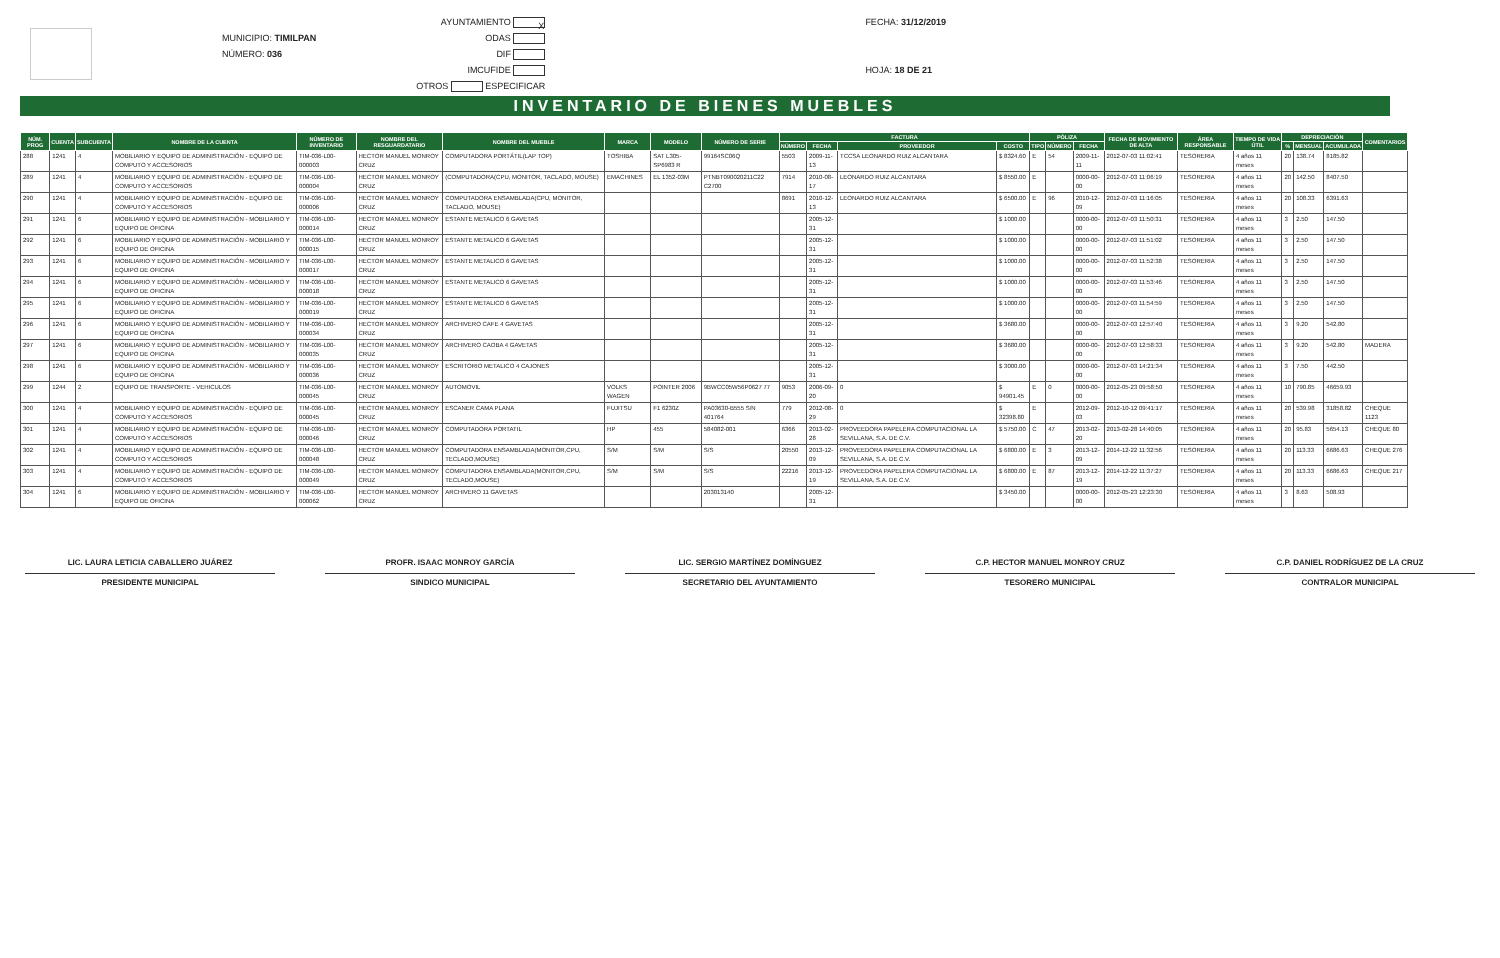MUNICIPIO: TIMILPAN
NÚMERO: 036
AYUNTAMIENTO X
ODAS
DIF
IMCUFIDE
OTROS ESPECIFICAR
FECHA: 31/12/2019
HOJA: 18 DE 21
INVENTARIO DE BIENES MUEBLES
| NÚM. PROG | CUENTA | SUBCUENTA | NOMBRE DE LA CUENTA | NÚMERO DE INVENTARIO | NOMBRE DEL RESGUARDATARIO | NOMBRE DEL MUEBLE | MARCA | MODELO | NÚMERO DE SERIE | FACTURA | | | | PÓLIZA | | | FECHA DE MOVIMIENTO DE ALTA | ÁREA RESPONSABLE | TIEMPO DE VIDA ÚTIL | DEPRECIACIÓN | | | COMENTARIOS |
| --- | --- | --- | --- | --- | --- | --- | --- | --- | --- | --- | --- | --- | --- | --- | --- | --- | --- | --- | --- | --- | --- | --- | --- |
| | | | | | | | | | | NÚMERO | FECHA | PROVEEDOR | COSTO | TIPO | NÚMERO | FECHA | | | | % | MENSUAL | ACUMULADA | |
| 288 | 1241 | 4 | MOBILIARIO Y EQUIPO DE ADMINISTRACIÓN - EQUIPO DE COMPUTO Y ACCESORIOS | TIM-036-L00-000003 | HECTOR MANUEL MONROY CRUZ | COMPUTADORA PORTÁTIL(LAP TOP) | TOSHIBA | SAT L305-SP6983 R | 99164SC06Q | 5503 | 2009-11-13 | TCCSA LEONARDO RUIZ ALCANTARA | $ 8324.60 | E | 54 | 2009-11-11 | 2012-07-03 11:02:41 | TESORERIA | 4 años 11 meses | 20 | 138.74 | 8185.82 | |
| 289 | 1241 | 4 | MOBILIARIO Y EQUIPO DE ADMINISTRACIÓN - EQUIPO DE COMPUTO Y ACCESORIOS | TIM-036-L00-000004 | HECTOR MANUEL MONROY CRUZ | (COMPUTADORA(CPU, MONITOR, TACLADO, MOUSE) | EMACHINES | EL 1352-03M | PTNBT090020211C22 C2700 | 7914 | 2010-08-17 | LEONARDO RUIZ ALCANTARA | $ 8550.00 | E | | 0000-00-00 | 2012-07-03 11:06:19 | TESORERIA | 4 años 11 meses | 20 | 142.50 | 8407.50 | |
| 290 | 1241 | 4 | MOBILIARIO Y EQUIPO DE ADMINISTRACIÓN - EQUIPO DE COMPUTO Y ACCESORIOS | TIM-036-L00-000006 | HECTOR MANUEL MONROY CRUZ | COMPUTADORA ENSAMBLADA(CPU, MONITOR, TACLADO, MOUSE) | | | | 8691 | 2010-12-13 | LEONARDO RUIZ ALCANTARA | $ 6500.00 | E | 96 | 2010-12-09 | 2012-07-03 11:16:05 | TESORERIA | 4 años 11 meses | 20 | 108.33 | 6391.63 | |
| 291 | 1241 | 6 | MOBILIARIO Y EQUIPO DE ADMINISTRACIÓN - MOBILIARIO Y EQUIPO DE OFICINA | TIM-036-L00-000014 | HECTOR MANUEL MONROY CRUZ | ESTANTE METALICO 6 GAVETAS | | | | | 2005-12-31 | | $ 1000.00 | | | 0000-00-00 | 2012-07-03 11:50:31 | TESORERIA | 4 años 11 meses | 3 | 2.50 | 147.50 | |
| 292 | 1241 | 6 | MOBILIARIO Y EQUIPO DE ADMINISTRACIÓN - MOBILIARIO Y EQUIPO DE OFICINA | TIM-036-L00-000015 | HECTOR MANUEL MONROY CRUZ | ESTANTE METALICO 6 GAVETAS | | | | | 2005-12-31 | | $ 1000.00 | | | 0000-00-00 | 2012-07-03 11:51:02 | TESORERIA | 4 años 11 meses | 3 | 2.50 | 147.50 | |
| 293 | 1241 | 6 | MOBILIARIO Y EQUIPO DE ADMINISTRACIÓN - MOBILIARIO Y EQUIPO DE OFICINA | TIM-036-L00-000017 | HECTOR MANUEL MONROY CRUZ | ESTANTE METALICO 6 GAVETAS | | | | | 2005-12-31 | | $ 1000.00 | | | 0000-00-00 | 2012-07-03 11:52:38 | TESORERIA | 4 años 11 meses | 3 | 2.50 | 147.50 | |
| 294 | 1241 | 6 | MOBILIARIO Y EQUIPO DE ADMINISTRACIÓN - MOBILIARIO Y EQUIPO DE OFICINA | TIM-036-L00-000018 | HECTOR MANUEL MONROY CRUZ | ESTANTE METALICO 6 GAVETAS | | | | | 2005-12-31 | | $ 1000.00 | | | 0000-00-00 | 2012-07-03 11:53:46 | TESORERIA | 4 años 11 meses | 3 | 2.50 | 147.50 | |
| 295 | 1241 | 6 | MOBILIARIO Y EQUIPO DE ADMINISTRACIÓN - MOBILIARIO Y EQUIPO DE OFICINA | TIM-036-L00-000019 | HECTOR MANUEL MONROY CRUZ | ESTANTE METALICO 6 GAVETAS | | | | | 2005-12-31 | | $ 1000.00 | | | 0000-00-00 | 2012-07-03 11:54:59 | TESORERIA | 4 años 11 meses | 3 | 2.50 | 147.50 | |
| 296 | 1241 | 6 | MOBILIARIO Y EQUIPO DE ADMINISTRACIÓN - MOBILIARIO Y EQUIPO DE OFICINA | TIM-036-L00-000034 | HECTOR MANUEL MONROY CRUZ | ARCHIVERO CAFE 4 GAVETAS | | | | | 2005-12-31 | | $ 3680.00 | | | 0000-00-00 | 2012-07-03 12:57:40 | TESORERIA | 4 años 11 meses | 3 | 9.20 | 542.80 | |
| 297 | 1241 | 6 | MOBILIARIO Y EQUIPO DE ADMINISTRACIÓN - MOBILIARIO Y EQUIPO DE OFICINA | TIM-036-L00-000035 | HECTOR MANUEL MONROY CRUZ | ARCHIVERO CAOBA 4 GAVETAS | | | | | 2005-12-31 | | $ 3680.00 | | | 0000-00-00 | 2012-07-03 12:58:33 | TESORERIA | 4 años 11 meses | 3 | 9.20 | 542.80 | MADERA |
| 298 | 1241 | 6 | MOBILIARIO Y EQUIPO DE ADMINISTRACIÓN - MOBILIARIO Y EQUIPO DE OFICINA | TIM-036-L00-000036 | HECTOR MANUEL MONROY CRUZ | ESCRITORIO METALICO 4 CAJONES | | | | | 2005-12-31 | | $ 3000.00 | | | 0000-00-00 | 2012-07-03 14:21:34 | TESORERIA | 4 años 11 meses | 3 | 7.50 | 442.50 | |
| 299 | 1244 | 2 | EQUIPO DE TRANSPORTE - VEHICULOS | TIM-036-L00-000045 | HECTOR MANUEL MONROY CRUZ | AUTOMOVIL | VOLKS WAGEN | POINTER 2006 | 9BWCC05W56P0627 77 | 9053 | 2006-09-20 | 0 | $ 94901.45 | E | 0 | 0000-00-00 | 2012-05-23 09:58:50 | TESORERIA | 4 años 11 meses | 10 | 790.85 | 46659.93 | |
| 300 | 1241 | 4 | MOBILIARIO Y EQUIPO DE ADMINISTRACIÓN - EQUIPO DE COMPUTO Y ACCESORIOS | TIM-036-L00-000045 | HECTOR MANUEL MONROY CRUZ | ESCANER CAMA PLANA | FUJITSU | F1 6230Z | PA03630-B555 S/N 401764 | 779 | 2012-08-29 | 0 | $ 32398.80 | E | | 2012-09-03 | 2012-10-12 09:41:17 | TESORERIA | 4 años 11 meses | 20 | 539.98 | 31858.82 | CHEQUE 1123 |
| 301 | 1241 | 4 | MOBILIARIO Y EQUIPO DE ADMINISTRACIÓN - EQUIPO DE COMPUTO Y ACCESORIOS | TIM-036-L00-000046 | HECTOR MANUEL MONROY CRUZ | COMPUTADORA PORTATIL | HP | 455 | 584082-001 | 6366 | 2013-02-28 | PROVEEDORA PAPELERA COMPUTACIONAL LA SEVILLANA, S.A. DE C.V. | $ 5750.00 | C | 47 | 2013-02-20 | 2013-02-28 14:40:05 | TESORERIA | 4 años 11 meses | 20 | 95.83 | 5654.13 | CHEQUE 80 |
| 302 | 1241 | 4 | MOBILIARIO Y EQUIPO DE ADMINISTRACIÓN - EQUIPO DE COMPUTO Y ACCESORIOS | TIM-036-L00-000048 | HECTOR MANUEL MONROY CRUZ | COMPUTADORA ENSAMBLADA(MONITOR,CPU, TECLADO,MOUSE) | S/M | S/M | S/S | 20550 | 2013-12-09 | PROVEEDORA PAPELERA COMPUTACIONAL LA SEVILLANA, S.A. DE C.V. | $ 6800.00 | E | 3 | 2013-12-09 | 2014-12-22 11:32:56 | TESORERIA | 4 años 11 meses | 20 | 113.33 | 6686.63 | CHEQUE 276 |
| 303 | 1241 | 4 | MOBILIARIO Y EQUIPO DE ADMINISTRACIÓN - EQUIPO DE COMPUTO Y ACCESORIOS | TIM-036-L00-000049 | HECTOR MANUEL MONROY CRUZ | COMPUTADORA ENSAMBLADA(MONITOR,CPU, TECLADO,MOUSE) | S/M | S/M | S/S | 22216 | 2013-12-19 | PROVEEDORA PAPELERA COMPUTACIONAL LA SEVILLANA, S.A. DE C.V. | $ 6800.00 | E | 87 | 2013-12-19 | 2014-12-22 11:37:27 | TESORERIA | 4 años 11 meses | 20 | 113.33 | 6686.63 | CHEQUE 217 |
| 304 | 1241 | 6 | MOBILIARIO Y EQUIPO DE ADMINISTRACIÓN - MOBILIARIO Y EQUIPO DE OFICINA | TIM-036-L00-000062 | HECTOR MANUEL MONROY CRUZ | ARCHIVERO 11 GAVETAS | | | 203013140 | | 2005-12-31 | | $ 3450.00 | | | 0000-00-00 | 2012-05-23 12:23:30 | TESORERIA | 4 años 11 meses | 3 | 8.63 | 508.93 | |
LIC. LAURA LETICIA CABALLERO JUÁREZ
PRESIDENTE MUNICIPAL
PROFR. ISAAC MONROY GARCÍA
SINDICO MUNICIPAL
LIC. SERGIO MARTÍNEZ DOMÍNGUEZ
SECRETARIO DEL AYUNTAMIENTO
C.P. HECTOR MANUEL MONROY CRUZ
TESORERO MUNICIPAL
C.P. DANIEL RODRÍGUEZ DE LA CRUZ
CONTRALOR MUNICIPAL